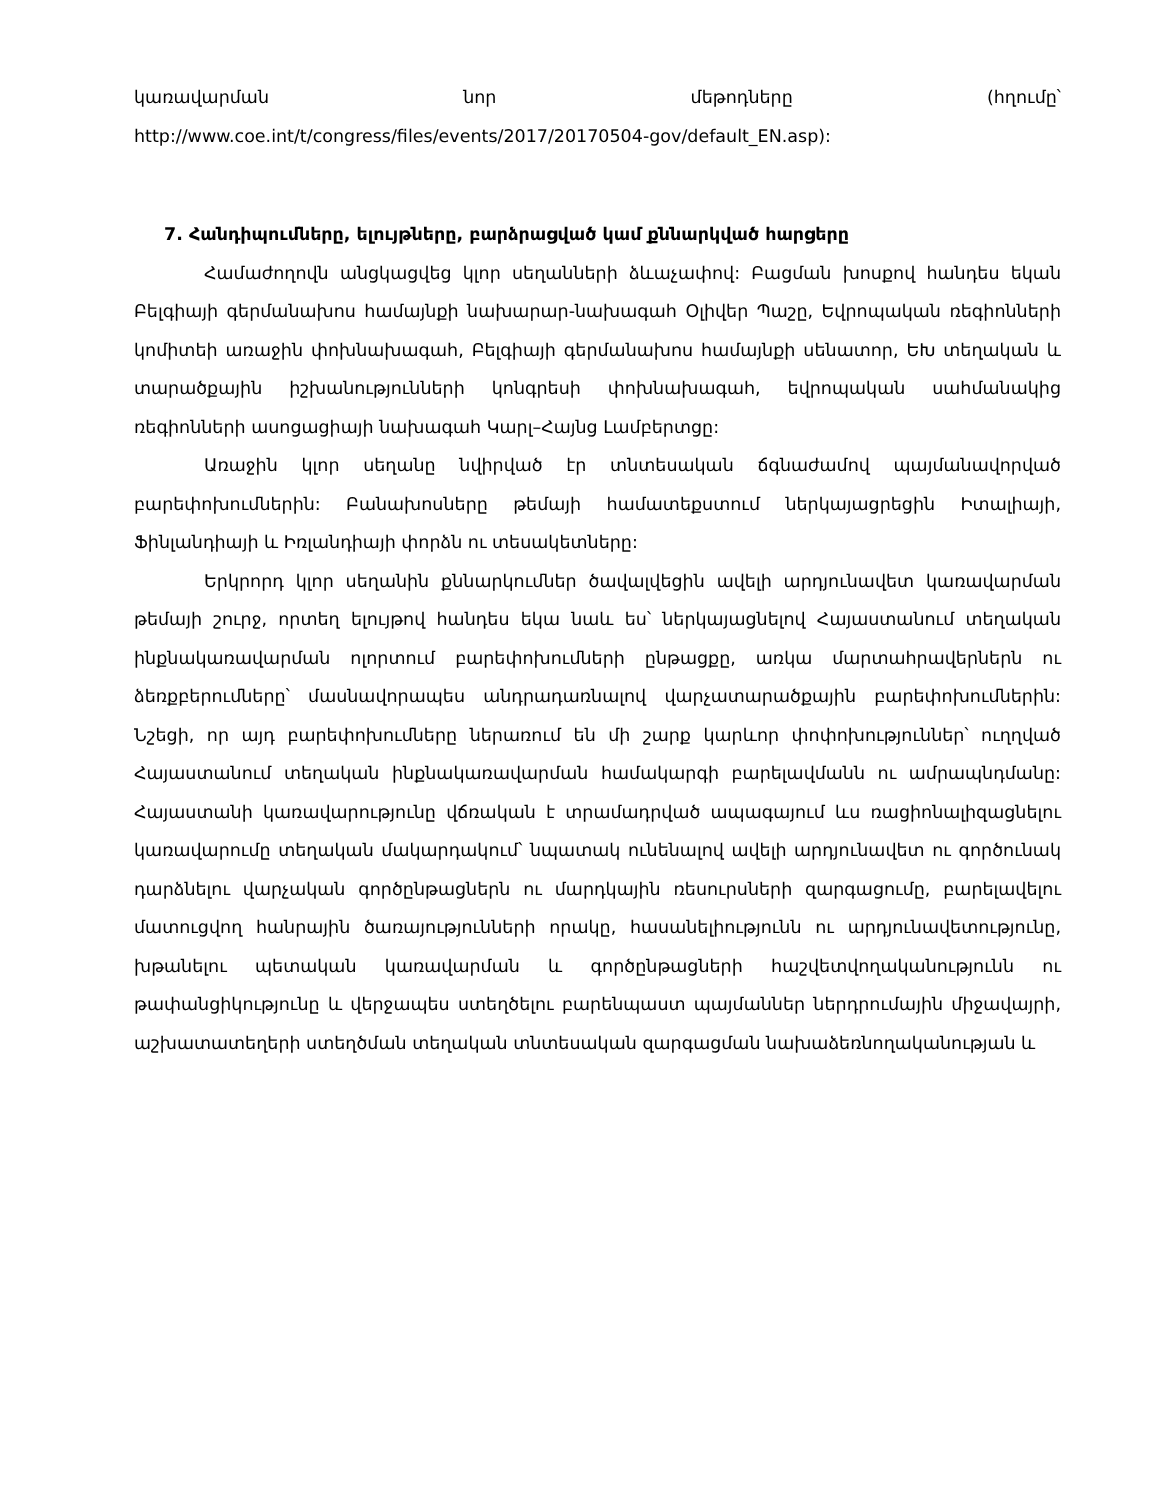կառավարման նոր մեթոդները (հղումը՝
http://www.coe.int/t/congress/files/events/2017/20170504-gov/default_EN.asp):
7. Հանդիպումները, ելույթները, բարձրացված կամ քննարկված հարցերը
Համաժողովն անցկացվեց կլոր սեղանների ձևաչափով: Բացման խոսքով հանդես եկան Բելգիայի գերմանախոս համայնքի նախարար-նախագահ Օլիվեր Պաշը, Եվրոպական ռեգիոնների կոմիտեի առաջին փոխնախագահ, Բելգիայի գերմանախոս համայնքի սենատոր, ԵԽ տեղական և տարածքային իշխանությունների կոնգրեսի փոխնախագահ, եվրոպական սահմանակից ռեգիոնների ասոցացիայի նախագահ Կարլ–Հայնց Լամբերտցը:
Առաջին կլոր սեղանը նվիրված էր տնտեսական ճգնաժամով պայմանավորված բարեփոխումներին: Բանախոսները թեմայի համատեքստում ներկայացրեցին Իտալիայի, Ֆինլանդիայի և Իռլանդիայի փորձն ու տեսակետները:
Երկրորդ կլոր սեղանին քննարկումներ ծավալվեցին ավելի արդյունավետ կառավարման թեմայի շուրջ, որտեղ ելույթով հանդես եկա նաև ես՝ ներկայացնելով Հայաստանում տեղական ինքնակառավարման ոլորտում բարեփոխումների ընթացքը, առկա մարտահրավերներն ու ձեռքբերումները՝ մասնավորապես անդրադառնալով վարչատարածքային բարեփոխումներին: Նշեցի, որ այդ բարեփոխումները ներառում են մի շարք կարևոր փոփոխություններ՝ ուղղված Հայաստանում տեղական ինքնակառավարման համակարգի բարելավմանն ու ամրապնդմանը: Հայաստանի կառավարությունը վճռական է տրամադրված ապագայում ևս ռացիոնալիզացնելու կառավարումը տեղական մակարդակում՝ նպատակ ունենալով ավելի արդյունավետ ու գործունակ դարձնելու վարչական գործընթացներն ու մարդկային ռեսուրսների զարգացումը, բարելավելու մատուցվող հանրային ծառայությունների որակը, հասանելիությունն ու արդյունավետությունը, խթանելու պետական կառավարման և գործընթացների հաշվետվողականությունն ու թափանցիկությունը և վերջապես ստեղծելու բարենպաստ պայմաններ ներդրումային միջավայրի, աշխատատեղերի ստեղծման տեղական տնտեսական զարգացման նախաձեռնողականության և